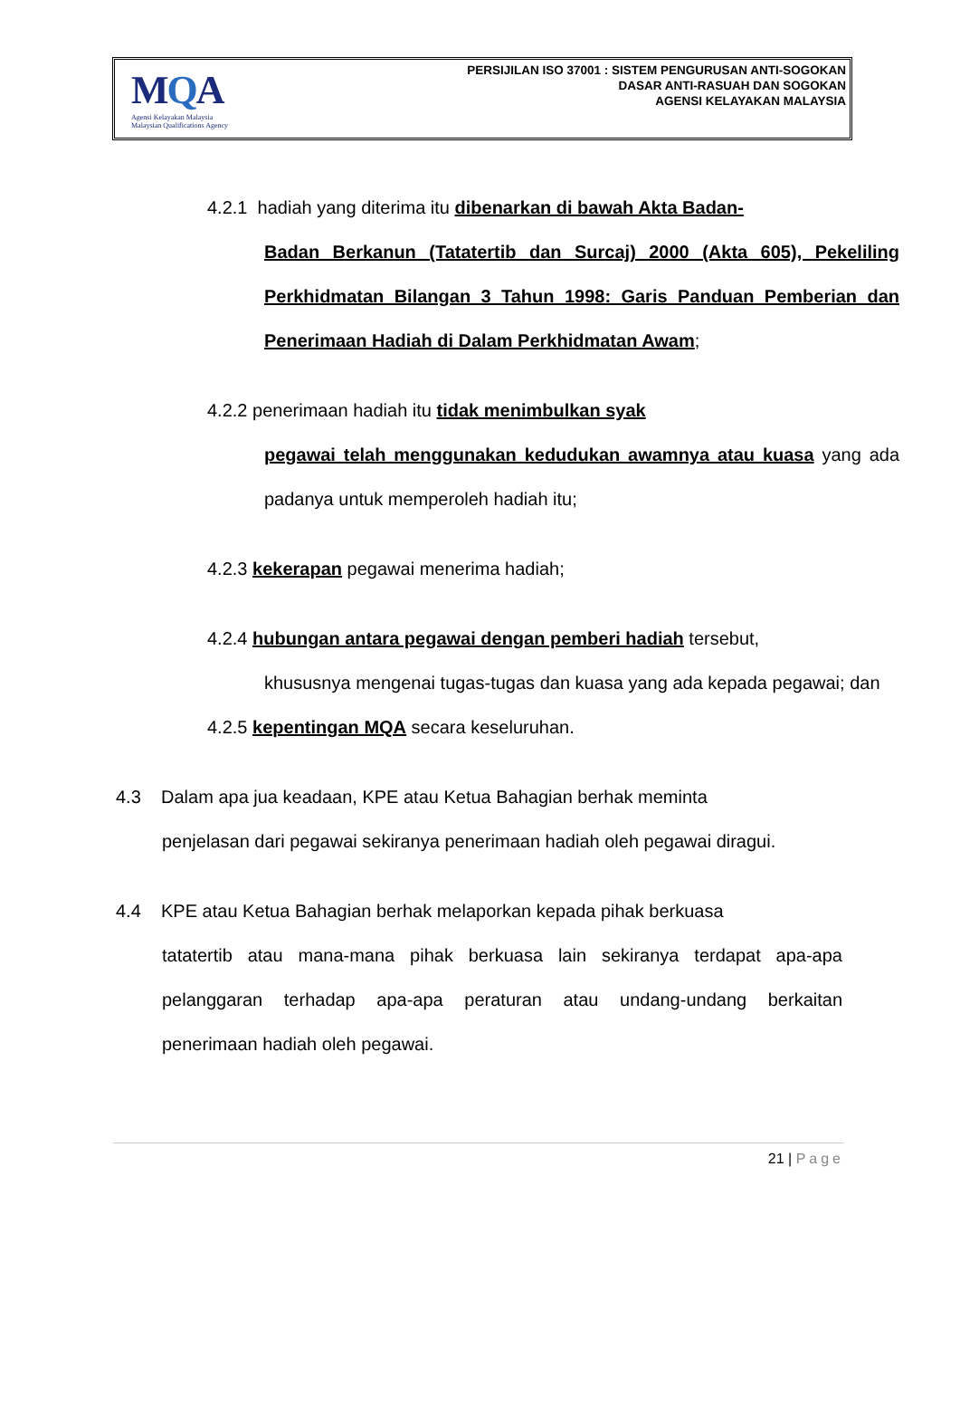MQA
Agensi Kelayakan Malaysia
Malaysian Qualifications Agency
PERSIJILAN ISO 37001 : SISTEM PENGURUSAN ANTI-SOGOKAN
DASAR ANTI-RASUAH DAN SOGOKAN
AGENSI KELAYAKAN MALAYSIA
4.2.1 hadiah yang diterima itu dibenarkan di bawah Akta Badan-
Badan Berkanun (Tatatertib dan Surcaj) 2000 (Akta 605), Pekeliling Perkhidmatan Bilangan 3 Tahun 1998: Garis Panduan Pemberian dan Penerimaan Hadiah di Dalam Perkhidmatan Awam;
4.2.2 penerimaan hadiah itu tidak menimbulkan syak
pegawai telah menggunakan kedudukan awamnya atau kuasa yang ada padanya untuk memperoleh hadiah itu;
4.2.3 kekerapan pegawai menerima hadiah;
4.2.4 hubungan antara pegawai dengan pemberi hadiah tersebut,
khususnya mengenai tugas-tugas dan kuasa yang ada kepada pegawai; dan
4.2.5 kepentingan MQA secara keseluruhan.
4.3 Dalam apa jua keadaan, KPE atau Ketua Bahagian berhak meminta
penjelasan dari pegawai sekiranya penerimaan hadiah oleh pegawai diragui.
4.4 KPE atau Ketua Bahagian berhak melaporkan kepada pihak berkuasa
tatatertib atau mana-mana pihak berkuasa lain sekiranya terdapat apa-apa pelanggaran terhadap apa-apa peraturan atau undang-undang berkaitan penerimaan hadiah oleh pegawai.
21 | Page